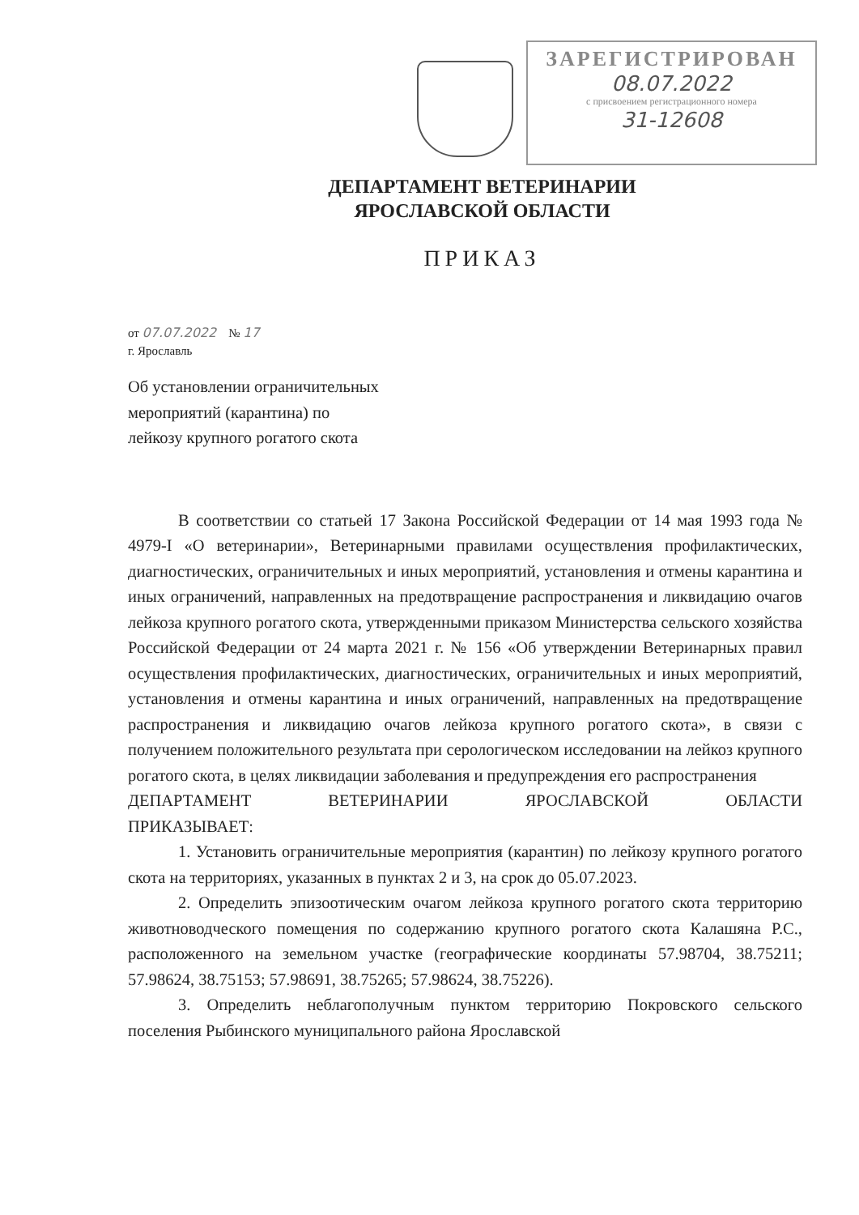ЗАРЕГИСТРИРОВАН
08.07.2022
с присвоением регистрационного номера
31-12608
ДЕПАРТАМЕНТ ВЕТЕРИНАРИИ
ЯРОСЛАВСКОЙ ОБЛАСТИ
ПРИКАЗ
от 07.07.2022 № 17
г. Ярославль
Об установлении ограничительных
мероприятий (карантина) по
лейкозу крупного рогатого скота
В соответствии со статьей 17 Закона Российской Федерации от 14 мая 1993 года № 4979-I «О ветеринарии», Ветеринарными правилами осуществления профилактических, диагностических, ограничительных и иных мероприятий, установления и отмены карантина и иных ограничений, направленных на предотвращение распространения и ликвидацию очагов лейкоза крупного рогатого скота, утвержденными приказом Министерства сельского хозяйства Российской Федерации от 24 марта 2021 г. № 156 «Об утверждении Ветеринарных правил осуществления профилактических, диагностических, ограничительных и иных мероприятий, установления и отмены карантина и иных ограничений, направленных на предотвращение распространения и ликвидацию очагов лейкоза крупного рогатого скота», в связи с получением положительного результата при серологическом исследовании на лейкоз крупного рогатого скота, в целях ликвидации заболевания и предупреждения его распространения
ДЕПАРТАМЕНТ ВЕТЕРИНАРИИ ЯРОСЛАВСКОЙ ОБЛАСТИ
ПРИКАЗЫВАЕТ:
1. Установить ограничительные мероприятия (карантин) по лейкозу крупного рогатого скота на территориях, указанных в пунктах 2 и 3, на срок до 05.07.2023.
2. Определить эпизоотическим очагом лейкоза крупного рогатого скота территорию животноводческого помещения по содержанию крупного рогатого скота Калашяна Р.С., расположенного на земельном участке (географические координаты 57.98704, 38.75211; 57.98624, 38.75153; 57.98691, 38.75265; 57.98624, 38.75226).
3. Определить неблагополучным пунктом территорию Покровского сельского поселения Рыбинского муниципального района Ярославской